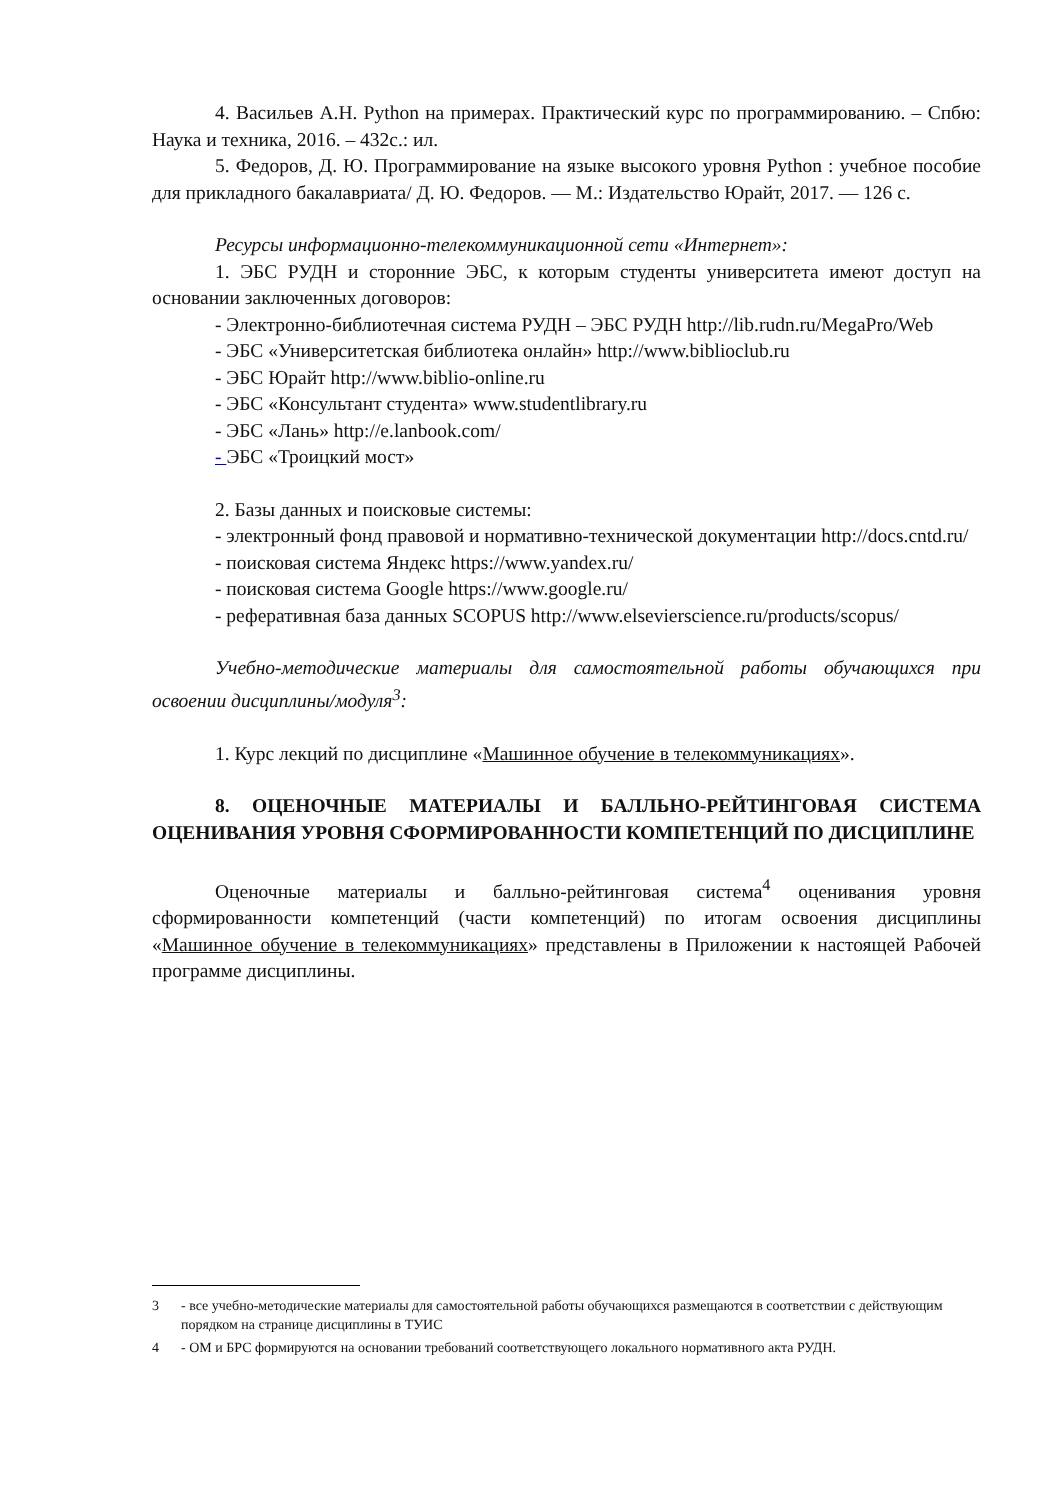4. Васильев А.Н. Python на примерах. Практический курс по программированию. – Спбю: Наука и техника, 2016. – 432с.: ил.
5. Федоров, Д. Ю. Программирование на языке высокого уровня Python : учебное пособие для прикладного бакалавриата/ Д. Ю. Федоров. — М.: Издательство Юрайт, 2017. — 126 с.
Ресурсы информационно-телекоммуникационной сети «Интернет»:
1. ЭБС РУДН и сторонние ЭБС, к которым студенты университета имеют доступ на основании заключенных договоров:
- Электронно-библиотечная система РУДН – ЭБС РУДН http://lib.rudn.ru/MegaPro/Web
- ЭБС «Университетская библиотека онлайн» http://www.biblioclub.ru
- ЭБС Юрайт http://www.biblio-online.ru
- ЭБС «Консультант студента» www.studentlibrary.ru
- ЭБС «Лань» http://e.lanbook.com/
- ЭБС «Троицкий мост»
2. Базы данных и поисковые системы:
- электронный фонд правовой и нормативно-технической документации http://docs.cntd.ru/
- поисковая система Яндекс https://www.yandex.ru/
- поисковая система Google https://www.google.ru/
- реферативная база данных SCOPUS http://www.elsevierscience.ru/products/scopus/
Учебно-методические материалы для самостоятельной работы обучающихся при освоении дисциплины/модуля<sup>3</sup>:
1. Курс лекций по дисциплине «Машинное обучение в телекоммуникациях».
8. ОЦЕНОЧНЫЕ МАТЕРИАЛЫ И БАЛЛЬНО-РЕЙТИНГОВАЯ СИСТЕМА ОЦЕНИВАНИЯ УРОВНЯ СФОРМИРОВАННОСТИ КОМПЕТЕНЦИЙ ПО ДИСЦИПЛИНЕ
Оценочные материалы и балльно-рейтинговая система<sup>4</sup> оценивания уровня сформированности компетенций (части компетенций) по итогам освоения дисциплины «Машинное обучение в телекоммуникациях» представлены в Приложении к настоящей Рабочей программе дисциплины.
3 - все учебно-методические материалы для самостоятельной работы обучающихся размещаются в соответствии с действующим порядком на странице дисциплины в ТУИС
4 - ОМ и БРС формируются на основании требований соответствующего локального нормативного акта РУДН.